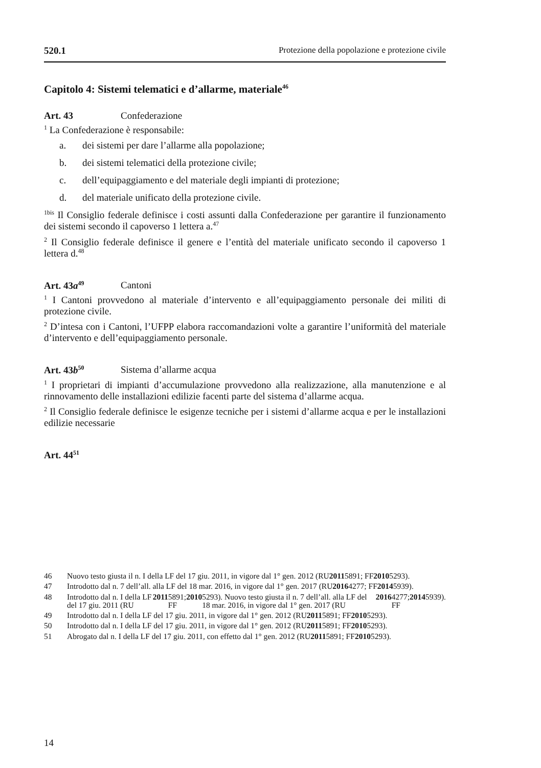520.1 Protezione della popolazione e protezione civile
Capitolo 4: Sistemi telematici e d’allarme, materiale<sup>46</sup>
Art. 43 Confederazione
<sup>1</sup> La Confederazione è responsabile:
a. dei sistemi per dare l’allarme alla popolazione;
b. dei sistemi telematici della protezione civile;
c. dell’equipaggiamento e del materiale degli impianti di protezione;
d. del materiale unificato della protezione civile.
<sup>1bis</sup> Il Consiglio federale definisce i costi assunti dalla Confederazione per garantire il funzionamento dei sistemi secondo il capoverso 1 lettera a.<sup>47</sup>
<sup>2</sup> Il Consiglio federale definisce il genere e l’entità del materiale unificato secondo il capoverso 1 lettera d.<sup>48</sup>
Art. 43a<sup>49</sup> Cantoni
<sup>1</sup> I Cantoni provvedono al materiale d’intervento e all’equipaggiamento personale dei militi di protezione civile.
<sup>2</sup> D’intesa con i Cantoni, l’UFPP elabora raccomandazioni volte a garantire l’uniformità del materiale d’intervento e dell’equipaggiamento personale.
Art. 43b<sup>50</sup> Sistema d’allarme acqua
<sup>1</sup> I proprietari di impianti d’accumulazione provvedono alla realizzazione, alla manutenzione e al rinnovamento delle installazioni edilizie facenti parte del sistema d’allarme acqua.
<sup>2</sup> Il Consiglio federale definisce le esigenze tecniche per i sistemi d’allarme acqua e per le installazioni edilizie necessarie
Art. 44<sup>51</sup>
46 Nuovo testo giusta il n. I della LF del 17 giu. 2011, in vigore dal 1° gen. 2012 (RU 2011 5891; FF 2010 5293).
47 Introdotto dal n. 7 dell’all. alla LF del 18 mar. 2016, in vigore dal 1° gen. 2017 (RU 2016 4277; FF 2014 5939).
48 Introdotto dal n. I della LF del 17 giu. 2011 (RU 2011 5891; FF 2010 5293). Nuovo testo giusta il n. 7 dell’all. alla LF del 18 mar. 2016, in vigore dal 1° gen. 2017 (RU 2016 4277; FF 2014 5939).
49 Introdotto dal n. I della LF del 17 giu. 2011, in vigore dal 1° gen. 2012 (RU 2011 5891; FF 2010 5293).
50 Introdotto dal n. I della LF del 17 giu. 2011, in vigore dal 1° gen. 2012 (RU 2011 5891; FF 2010 5293).
51 Abrogato dal n. I della LF del 17 giu. 2011, con effetto dal 1° gen. 2012 (RU 2011 5891; FF 2010 5293).
14